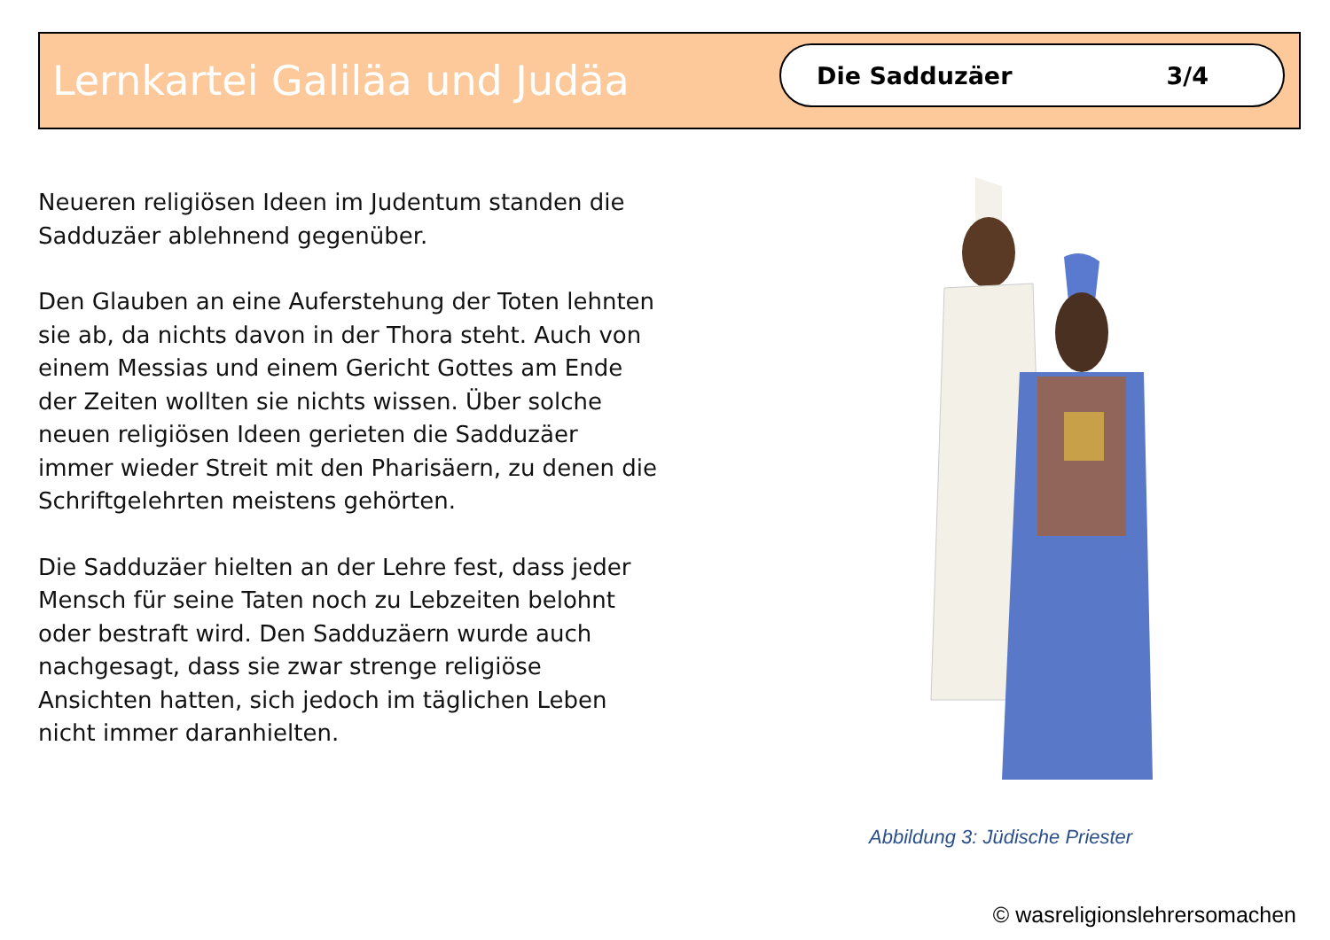Lernkartei Galiläa und Judäa
Die Sadduzäer 3/4
Neueren religiösen Ideen im Judentum standen die Sadduzäer ablehnend gegenüber.
Den Glauben an eine Auferstehung der Toten lehnten sie ab, da nichts davon in der Thora steht. Auch von einem Messias und einem Gericht Gottes am Ende der Zeiten wollten sie nichts wissen. Über solche neuen religiösen Ideen gerieten die Sadduzäer immer wieder Streit mit den Pharisäern, zu denen die Schriftgelehrten meistens gehörten.
Die Sadduzäer hielten an der Lehre fest, dass jeder Mensch für seine Taten noch zu Lebzeiten belohnt oder bestraft wird. Den Sadduzäern wurde auch nachgesagt, dass sie zwar strenge religiöse Ansichten hatten, sich jedoch im täglichen Leben nicht immer daranhielten.
Abbildung 3: Jüdische Priester
© wasreligionslehrersomachen